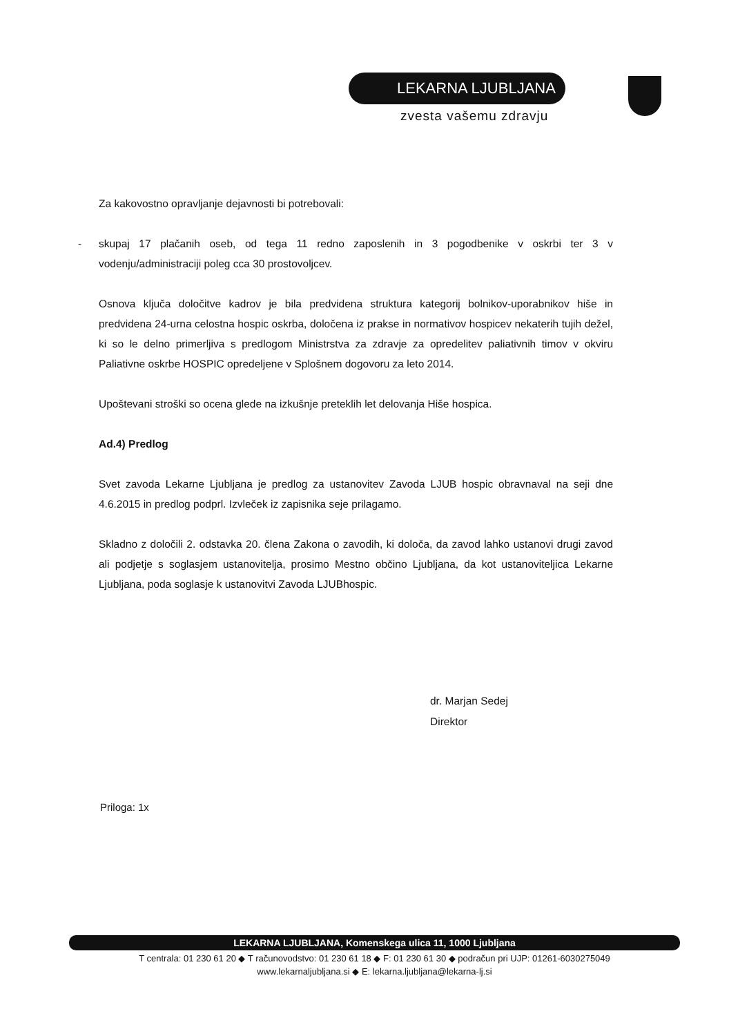LEKARNA LJUBLJANA
zvesta vašemu zdravju
Za kakovostno opravljanje dejavnosti bi potrebovali:
- skupaj 17 plačanih oseb, od tega 11 redno zaposlenih in 3 pogodbenike v oskrbi ter 3 v vodenju/administraciji poleg cca 30 prostovoljcev.
Osnova ključa določitve kadrov je bila predvidena struktura kategorij bolnikov-uporabnikov hiše in predvidena 24-urna celostna hospic oskrba, določena iz prakse in normativov hospicev nekaterih tujih dežel, ki so le delno primerljiva s predlogom Ministrstva za zdravje za opredelitev paliativnih timov v okviru Paliativne oskrbe HOSPIC opredeljene v Splošnem dogovoru za leto 2014.
Upoštevani stroški so ocena glede na izkušnje preteklih let delovanja Hiše hospica.
Ad.4) Predlog
Svet zavoda Lekarne Ljubljana je predlog za ustanovitev Zavoda LJUB hospic obravnaval na seji dne 4.6.2015 in predlog podprl. Izvleček iz zapisnika seje prilagamo.
Skladno z določili 2. odstavka 20. člena Zakona o zavodih, ki določa, da zavod lahko ustanovi drugi zavod ali podjetje s soglasjem ustanovitelja, prosimo Mestno občino Ljubljana, da kot ustanoviteljica Lekarne Ljubljana, poda soglasje k ustanovitvi Zavoda LJUBhospic.
dr. Marjan Sedej
Direktor
Priloga: 1x
LEKARNA LJUBLJANA, Komenskega ulica 11, 1000 Ljubljana
T centrala: 01 230 61 20 ◆ T računovodstvo: 01 230 61 18 ◆ F: 01 230 61 30 ◆ podračun pri UJP: 01261-6030275049
www.lekarnaljubljana.si ◆ E: lekarna.ljubljana@lekarna-lj.si